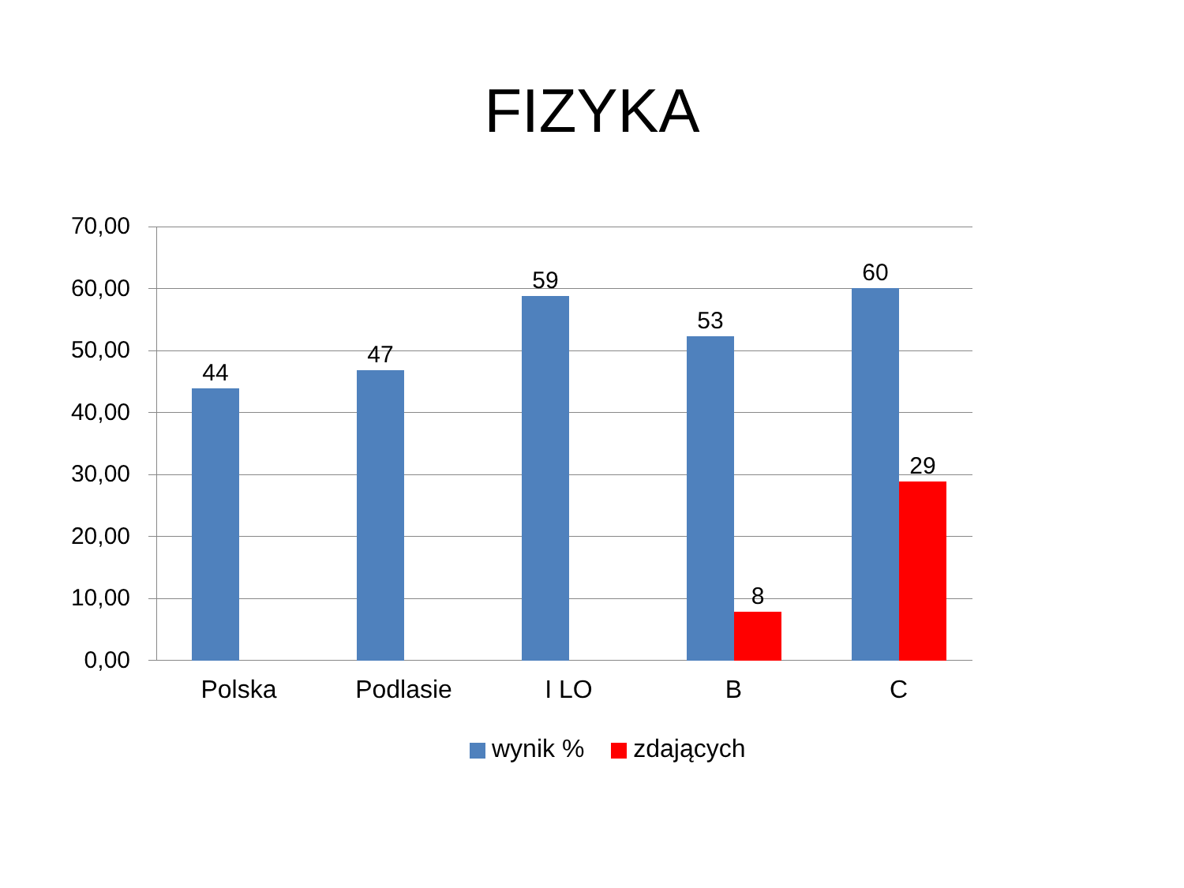FIZYKA
70,00
60,00
50,00
40,00
30,00
20,00
10,00
0,00
44
47
59
53
8
60
29
Polska Podlasie I LO B C
wynik % zdających